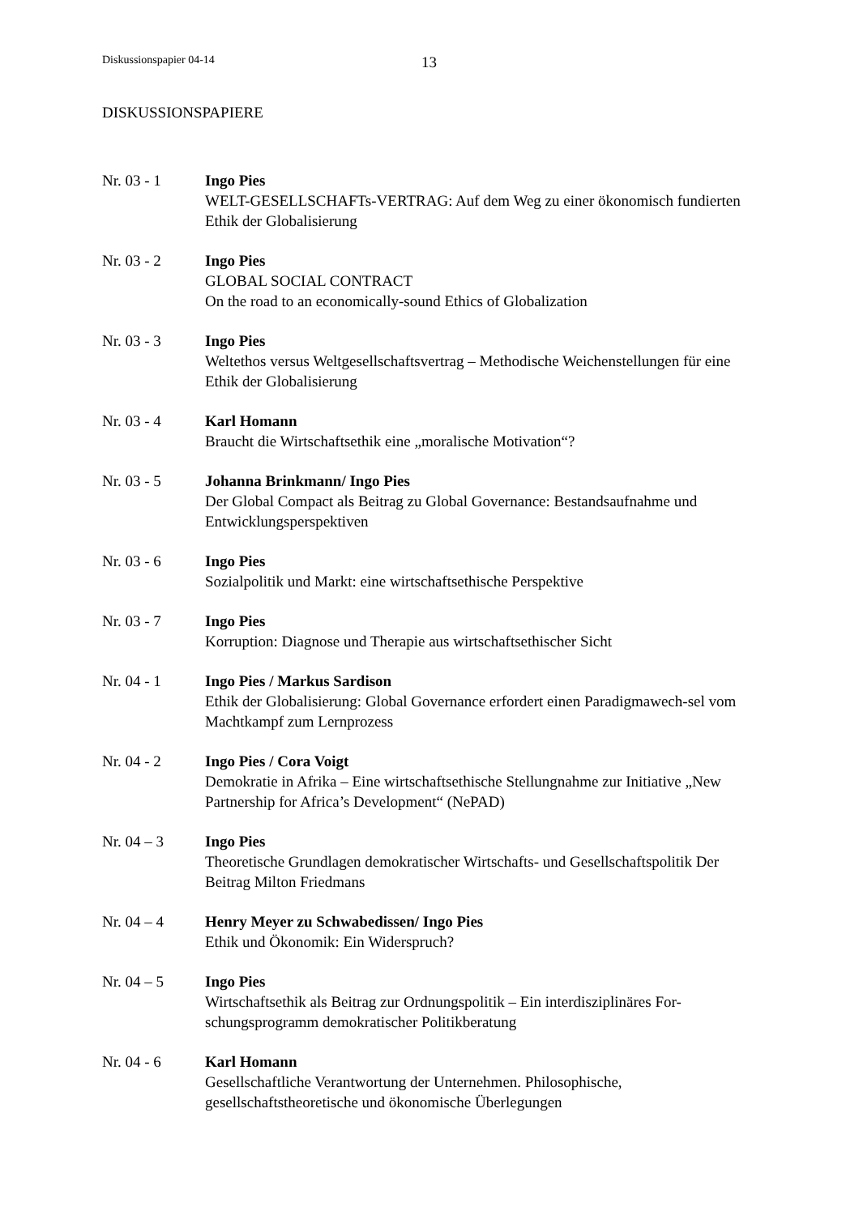Diskussionspapier 04-14 13
DISKUSSIONSPAPIERE
Nr. 03 - 1 Ingo Pies
WELT-GESELLSCHAFTs-VERTRAG: Auf dem Weg zu einer ökonomisch fundierten Ethik der Globalisierung
Nr. 03 - 2 Ingo Pies
GLOBAL SOCIAL CONTRACT
On the road to an economically-sound Ethics of Globalization
Nr. 03 - 3 Ingo Pies
Weltethos versus Weltgesellschaftsvertrag – Methodische Weichenstellungen für eine Ethik der Globalisierung
Nr. 03 - 4 Karl Homann
Braucht die Wirtschaftsethik eine „moralische Motivation“?
Nr. 03 - 5 Johanna Brinkmann/ Ingo Pies
Der Global Compact als Beitrag zu Global Governance: Bestandsaufnahme und Entwicklungsperspektiven
Nr. 03 - 6 Ingo Pies
Sozialpolitik und Markt: eine wirtschaftsethische Perspektive
Nr. 03 - 7 Ingo Pies
Korruption: Diagnose und Therapie aus wirtschaftsethischer Sicht
Nr. 04 - 1 Ingo Pies / Markus Sardison
Ethik der Globalisierung: Global Governance erfordert einen Paradigmawech-sel vom Machtkampf zum Lernprozess
Nr. 04 - 2 Ingo Pies / Cora Voigt
Demokratie in Afrika – Eine wirtschaftsethische Stellungnahme zur Initiative „New Partnership for Africa’s Development“ (NePAD)
Nr. 04 – 3 Ingo Pies
Theoretische Grundlagen demokratischer Wirtschafts- und Gesellschaftspolitik Der Beitrag Milton Friedmans
Nr. 04 – 4 Henry Meyer zu Schwabedissen/ Ingo Pies
Ethik und Ökonomik: Ein Widerspruch?
Nr. 04 – 5 Ingo Pies
Wirtschaftsethik als Beitrag zur Ordnungspolitik – Ein interdisziplinäres For-schungsprogramm demokratischer Politikberatung
Nr. 04 - 6 Karl Homann
Gesellschaftliche Verantwortung der Unternehmen. Philosophische, gesellschaftstheoretische und ökonomische Überlegungen